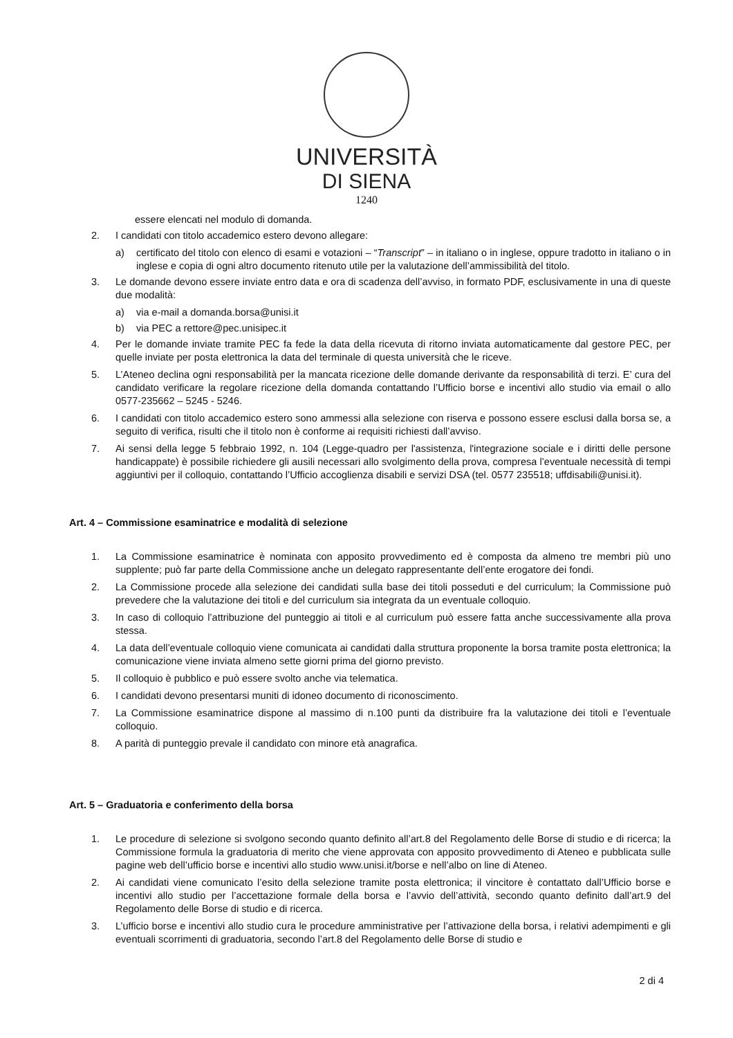UNIVERSITÀ
DI SIENA
1240
essere elencati nel modulo di domanda.
2. I candidati con titolo accademico estero devono allegare:
a) certificato del titolo con elenco di esami e votazioni – “Transcript” – in italiano o in inglese, oppure tradotto in italiano o in inglese e copia di ogni altro documento ritenuto utile per la valutazione dell’ammissibilità del titolo.
3. Le domande devono essere inviate entro data e ora di scadenza dell’avviso, in formato PDF, esclusivamente in una di queste due modalità:
a) via e-mail a domanda.borsa@unisi.it
b) via PEC a rettore@pec.unisipec.it
4. Per le domande inviate tramite PEC fa fede la data della ricevuta di ritorno inviata automaticamente dal gestore PEC, per quelle inviate per posta elettronica la data del terminale di questa università che le riceve.
5. L’Ateneo declina ogni responsabilità per la mancata ricezione delle domande derivante da responsabilità di terzi. E’ cura del candidato verificare la regolare ricezione della domanda contattando l’Ufficio borse e incentivi allo studio via email o allo 0577-235662 – 5245 - 5246.
6. I candidati con titolo accademico estero sono ammessi alla selezione con riserva e possono essere esclusi dalla borsa se, a seguito di verifica, risulti che il titolo non è conforme ai requisiti richiesti dall’avviso.
7. Ai sensi della legge 5 febbraio 1992, n. 104 (Legge-quadro per l'assistenza, l'integrazione sociale e i diritti delle persone handicappate) è possibile richiedere gli ausili necessari allo svolgimento della prova, compresa l’eventuale necessità di tempi aggiuntivi per il colloquio, contattando l’Ufficio accoglienza disabili e servizi DSA (tel. 0577 235518; uffdisabili@unisi.it).
Art. 4 – Commissione esaminatrice e modalità di selezione
1. La Commissione esaminatrice è nominata con apposito provvedimento ed è composta da almeno tre membri più uno supplente; può far parte della Commissione anche un delegato rappresentante dell’ente erogatore dei fondi.
2. La Commissione procede alla selezione dei candidati sulla base dei titoli posseduti e del curriculum; la Commissione può prevedere che la valutazione dei titoli e del curriculum sia integrata da un eventuale colloquio.
3. In caso di colloquio l’attribuzione del punteggio ai titoli e al curriculum può essere fatta anche successivamente alla prova stessa.
4. La data dell’eventuale colloquio viene comunicata ai candidati dalla struttura proponente la borsa tramite posta elettronica; la comunicazione viene inviata almeno sette giorni prima del giorno previsto.
5. Il colloquio è pubblico e può essere svolto anche via telematica.
6. I candidati devono presentarsi muniti di idoneo documento di riconoscimento.
7. La Commissione esaminatrice dispone al massimo di n.100 punti da distribuire fra la valutazione dei titoli e l’eventuale colloquio.
8. A parità di punteggio prevale il candidato con minore età anagrafica.
Art. 5 – Graduatoria e conferimento della borsa
1. Le procedure di selezione si svolgono secondo quanto definito all’art.8 del Regolamento delle Borse di studio e di ricerca; la Commissione formula la graduatoria di merito che viene approvata con apposito provvedimento di Ateneo e pubblicata sulle pagine web dell’ufficio borse e incentivi allo studio www.unisi.it/borse e nell’albo on line di Ateneo.
2. Ai candidati viene comunicato l’esito della selezione tramite posta elettronica; il vincitore è contattato dall’Ufficio borse e incentivi allo studio per l’accettazione formale della borsa e l’avvio dell’attività, secondo quanto definito dall’art.9 del Regolamento delle Borse di studio e di ricerca.
3. L’ufficio borse e incentivi allo studio cura le procedure amministrative per l’attivazione della borsa, i relativi adempimenti e gli eventuali scorrimenti di graduatoria, secondo l’art.8 del Regolamento delle Borse di studio e
2 di 4